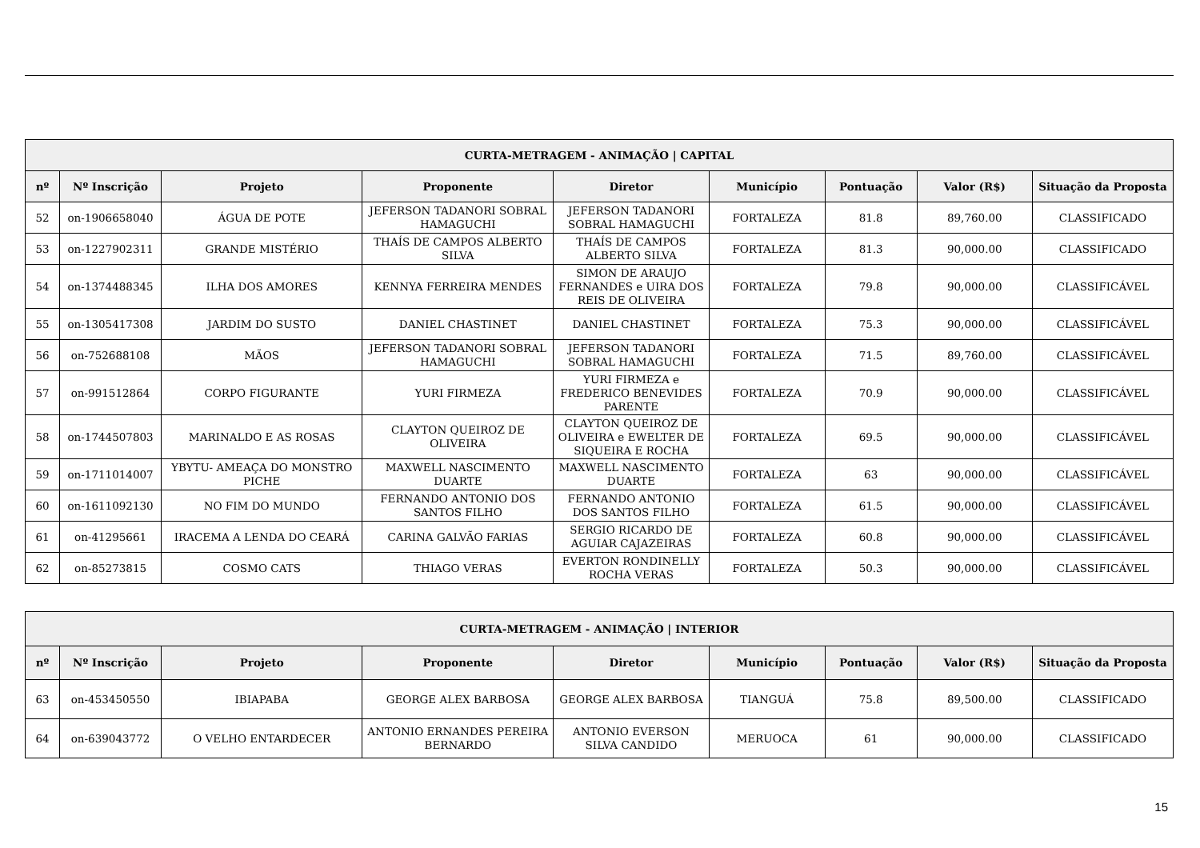| CURTA-METRAGEM - ANIMAÇÃO / CAPITAL | | | | | | | | |
| --- | --- | --- | --- | --- | --- | --- | --- | --- |
| nº | Nº Inscrição | Projeto | Proponente | Diretor | Município | Pontuação | Valor (R$) | Situação da Proposta |
| 52 | on-1906658040 | ÁGUA DE POTE | JEFERSON TADANORI SOBRAL HAMAGUCHI | JEFERSON TADANORI SOBRAL HAMAGUCHI | FORTALEZA | 81.8 | 89,760.00 | CLASSIFICADO |
| 53 | on-1227902311 | GRANDE MISTÉRIO | THAÍS DE CAMPOS ALBERTO SILVA | THAÍS DE CAMPOS ALBERTO SILVA | FORTALEZA | 81.3 | 90,000.00 | CLASSIFICADO |
| 54 | on-1374488345 | ILHA DOS AMORES | KENNYA FERREIRA MENDES | SIMON DE ARAUJO FERNANDES e UIRA DOS REIS DE OLIVEIRA | FORTALEZA | 79.8 | 90,000.00 | CLASSIFICÁVEL |
| 55 | on-1305417308 | JARDIM DO SUSTO | DANIEL CHASTINET | DANIEL CHASTINET | FORTALEZA | 75.3 | 90,000.00 | CLASSIFICÁVEL |
| 56 | on-752688108 | MÃOS | JEFERSON TADANORI SOBRAL HAMAGUCHI | JEFERSON TADANORI SOBRAL HAMAGUCHI | FORTALEZA | 71.5 | 89,760.00 | CLASSIFICÁVEL |
| 57 | on-991512864 | CORPO FIGURANTE | YURI FIRMEZA | YURI FIRMEZA e FREDERICO BENEVIDES PARENTE | FORTALEZA | 70.9 | 90,000.00 | CLASSIFICÁVEL |
| 58 | on-1744507803 | MARINALDO E AS ROSAS | CLAYTON QUEIROZ DE OLIVEIRA | CLAYTON QUEIROZ DE OLIVEIRA e EWELTER DE SIQUEIRA E ROCHA | FORTALEZA | 69.5 | 90,000.00 | CLASSIFICÁVEL |
| 59 | on-1711014007 | YBYTU- AMEAÇA DO MONSTRO PICHE | MAXWELL NASCIMENTO DUARTE | MAXWELL NASCIMENTO DUARTE | FORTALEZA | 63 | 90,000.00 | CLASSIFICÁVEL |
| 60 | on-1611092130 | NO FIM DO MUNDO | FERNANDO ANTONIO DOS SANTOS FILHO | FERNANDO ANTONIO DOS SANTOS FILHO | FORTALEZA | 61.5 | 90,000.00 | CLASSIFICÁVEL |
| 61 | on-41295661 | IRACEMA A LENDA DO CEARÁ | CARINA GALVÃO FARIAS | SERGIO RICARDO DE AGUIAR CAJAZEIRAS | FORTALEZA | 60.8 | 90,000.00 | CLASSIFICÁVEL |
| 62 | on-85273815 | COSMO CATS | THIAGO VERAS | EVERTON RONDINELLY ROCHA VERAS | FORTALEZA | 50.3 | 90,000.00 | CLASSIFICÁVEL |
| CURTA-METRAGEM - ANIMAÇÃO / INTERIOR | | | | | | | | |
| --- | --- | --- | --- | --- | --- | --- | --- | --- |
| nº | Nº Inscrição | Projeto | Proponente | Diretor | Município | Pontuação | Valor (R$) | Situação da Proposta |
| 63 | on-453450550 | IBIAPABA | GEORGE ALEX BARBOSA | GEORGE ALEX BARBOSA | TIANGUÁ | 75.8 | 89,500.00 | CLASSIFICADO |
| 64 | on-639043772 | O VELHO ENTARDECER | ANTONIO ERNANDES PEREIRA BERNARDO | ANTONIO EVERSON SILVA CANDIDO | MERUOCA | 61 | 90,000.00 | CLASSIFICADO |
15